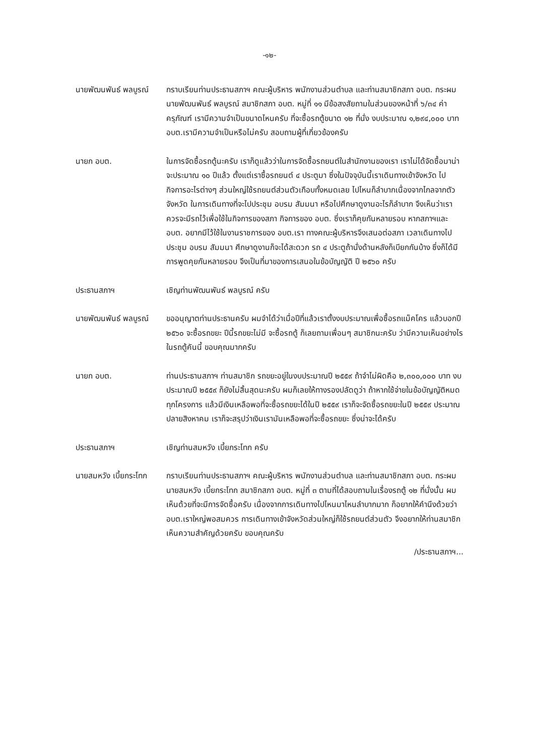-๑๒-
นายพัฒนพันธ์ พลบูรณ์
กราบเรียนท่านประธานสภาฯ คณะผู้บริหาร พนักงานส่วนตำบล และท่านสมาชิกสภา อบต. กระผม นายพัฒนพันธ์ พลบูรณ์ สมาชิกสภา อบต. หมู่ที่ ๑๑ มีข้อสงสัยถามในส่วนของหน้าที่ ๖/๓๔ ค่าครุภัณฑ์ เรามีความจำเป็นขนาดไหนครับ ที่จะซื้อรถตู้ขนาด ๑๒ ที่นั่ง งบประมาณ ๑,๒๙๔,๐๐๐ บาท อบต.เรามีความจำเป็นหรือไม่ครับ สอบถามผู้ที่เกี่ยวข้องครับ
นายก อบต. ในการจัดซื้อรถตู้นะครับ เราก็ดูแล้วว่าในการจัดซื้อรถยนต์ในสำนักงานของเรา เราไม่ได้จัดซื้อมาน่าจะประมาณ ๑๐ ปีแล้ว ตั้งแต่เราซื้อรถยนต์ ๔ ประตูมา ซึ่งในปัจจุบันนี้เราเดินทางเข้าจังหวัด ไปกิจการอะไรต่างๆ ส่วนใหญ่ใช้รถยนต์ส่วนตัวเกือบทั้งหมดเลย ไปไหนก็ลำบากเนื่องจากไกลจากตัวจังหวัด ในการเดินทางที่จะไปประชุม อบรม สัมมนา หรือไปศึกษาดูงานอะไรก็ลำบาก จึงเห็นว่าเราควรจะมีรถไว้เพื่อใช้ในกิจการของสภา กิจการของ อบต. ซึ่งเราก็คุยกันหลายรอบ หากสภาฯและ อบต. อยากมีไว้ใช้ในงานราชการของ อบต.เรา ทางคณะผู้บริหารจึงเสนอต่อสภา เวลาเดินทางไปประชุม อบรม สัมมนา ศึกษาดูงานก็จะได้สะดวก รถ ๔ ประตูถ้านั่งด้านหลังก็เบียกกันบ้าง ซึ่งก็ได้มีการพูดคุยกันหลายรอบ จึงเป็นที่มาของการเสนอในข้อบัญญัติ ปี ๒๕๖๐ ครับ
ประธานสภาฯ เชิญท่านพัฒนพันธ์ พลบูรณ์ ครับ
นายพัฒนพันธ์ พลบูรณ์
ขออนุญาตท่านประธานครับ ผมจำได้ว่าเมื่อปีที่แล้วเราตั้งงบประมาณเพื่อซื้อรถแม็คโคร แล้วบอกปี ๒๕๖๐ จะซื้อรถขยะ ปีนี้รถขยะไม่มี จะซื้อรถตู้ ก็เลยถามเพื่อนๆ สมาชิกนะครับ ว่ามีความเห็นอย่างไรในรถตู้คันนี้ ขอบคุณมากครับ
นายก อบต. ท่านประธานสภาฯ ท่านสมาชิก รถขยะอยู่ในงบประมาณปี ๒๕๕๙ ถ้าจำไม่ผิดคือ ๒,๓๐๐,๐๐๐ บาท งบประมาณปี ๒๕๕๙ ก็ยังไม่สิ้นสุดนะครับ ผมก็เลยให้ทางรองปลัดดูว่า ถ้าหากใช้จ่ายในข้อบัญญัติหมดทุกโครงการ แล้วมีเงินเหลือพอที่จะซื้อรถขยะได้ในปี ๒๕๕๙ เราก็จะจัดซื้อรถขยะในปี ๒๕๕๙ ประมาณปลายสิงหาคม เราก็จะสรุปว่าเงินเรามันเหลือพอที่จะซื้อรถขยะ ซึ่งน่าจะได้ครับ
ประธานสภาฯ เชิญท่านสมหวัง เบี้ยกระโทก ครับ
นายสมหวัง เบี้ยกระโทก
กราบเรียนท่านประธานสภาฯ คณะผู้บริหาร พนักงานส่วนตำบล และท่านสมาชิกสภา อบต. กระผม นายสมหวัง เบี้ยกระโทก สมาชิกสภา อบต. หมู่ที่ ๓ ตามที่ได้สอบถามในเรื่องรถตู้ ๑๒ ที่นั่งนั้น ผมเห็นด้วยที่จะมีการจัดซื้อครับ เนื่องจากการเดินทางไปไหนมาไหนลำบากมาก ก็อยากให้คำนึงด้วยว่า อบต.เราใหญ่พอสมควร การเดินทางเข้าจังหวัดส่วนใหญ่ก็ใช้รถยนต์ส่วนตัว จึงอยากให้ท่านสมาชิกเห็นความสำคัญด้วยครับ ขอบคุณครับ
/ประธานสภาฯ...